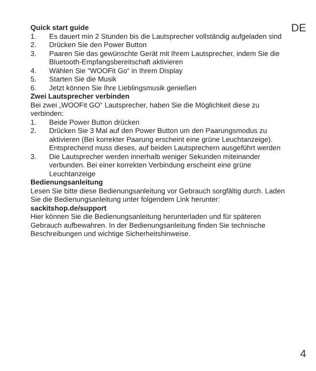DE
Quick start guide
1. Es dauert min 2 Stunden bis die Lautsprecher vollständig aufgeladen sind
2. Drücken Sie den Power Button
3. Paaren Sie das gewünschte Gerät mit Ihrem Lautsprecher, indem Sie die Bluetooth-Empfangsbereitschaft aktivieren
4. Wählen Sie “WOOFit Go“ in Ihrem Display
5. Starten Sie die Musik
6. Jetzt können Sie Ihre Lieblingsmusik genießen
Zwei Lautsprecher verbinden
Bei zwei „WOOFit GO“ Lautsprecher, haben Sie die Möglichkeit diese zu verbinden:
1. Beide Power Button drücken
2. Drücken Sie 3 Mal auf den Power Button um den Paarungsmodus zu aktivieren (Bei korrekter Paarung erscheint eine grüne Leuchtanzeige). Entsprechend muss dieses, auf beiden Lautsprechern ausgeführt werden
3. Die Lautsprecher werden innerhalb weniger Sekunden miteinander verbunden. Bei einer korrekten Verbindung erscheint eine grüne Leuchtanzeige
Bedienungsanleitung
Lesen Sie bitte diese Bedienungsanleitung vor Gebrauch sorgfältig durch. Laden Sie die Bedienungsanleitung unter folgendem Link herunter:
sackitshop.de/support
Hier können Sie die Bedienungsanleitung herunterladen und für späteren Gebrauch aufbewahren. In der Bedienungsanleitung finden Sie technische Beschreibungen und wichtige Sicherheitshinweise.
4